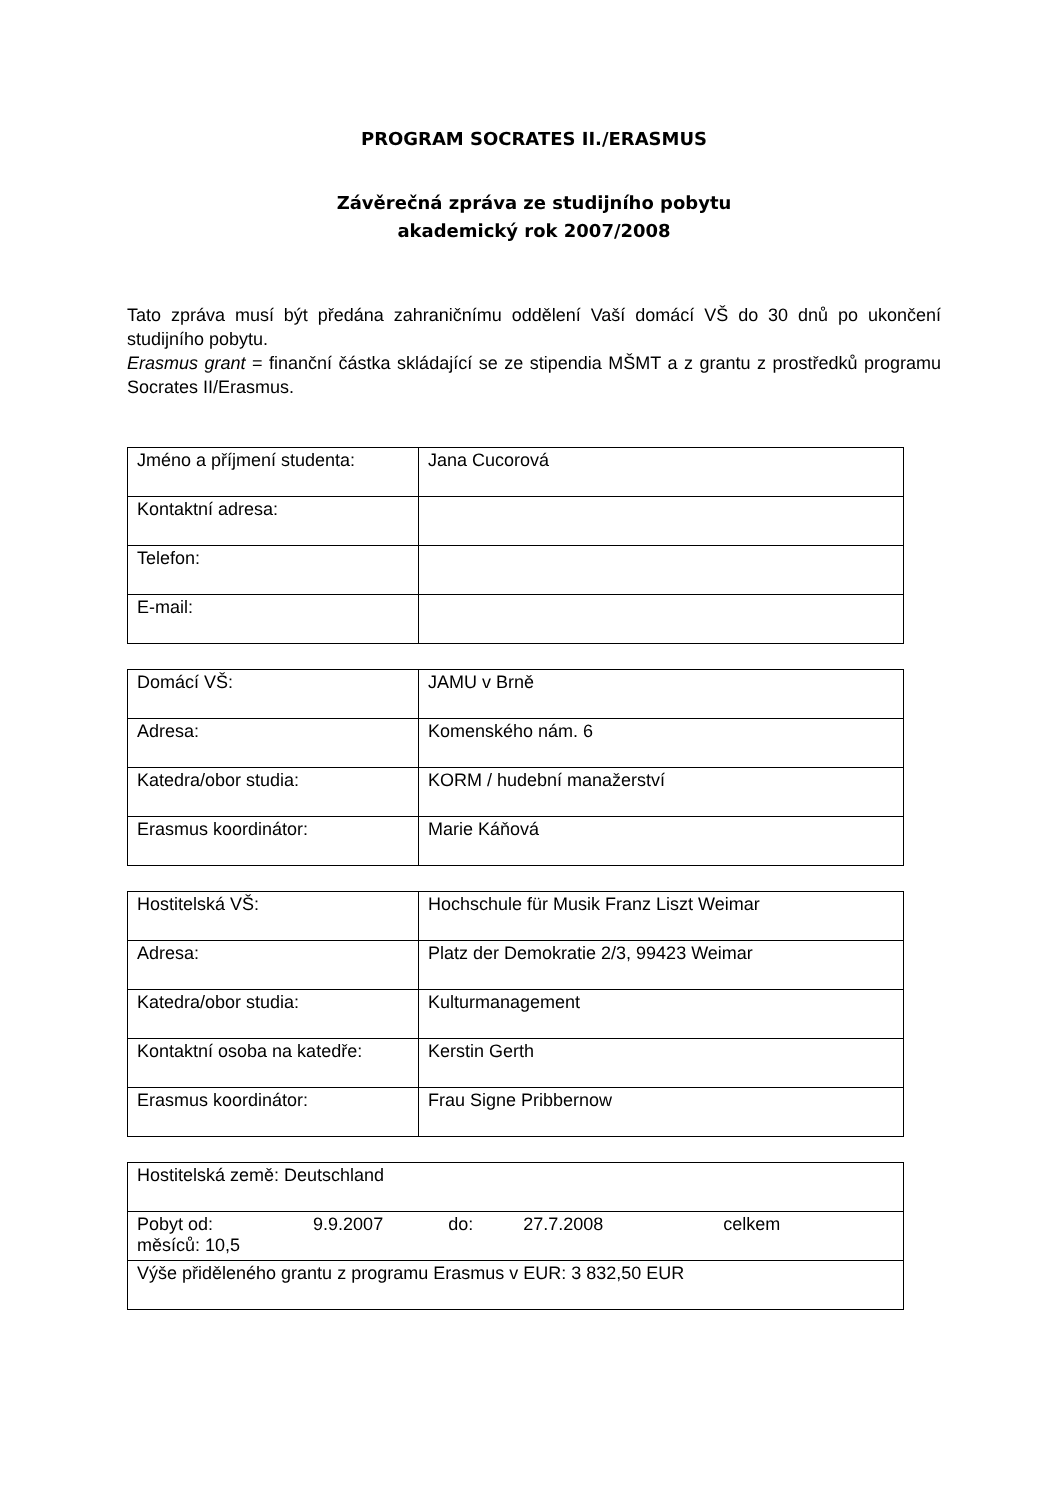PROGRAM SOCRATES II./ERASMUS
Závěrečná zpráva ze studijního pobytu
akademický rok 2007/2008
Tato zpráva musí být předána zahraničnímu oddělení Vaší domácí VŠ do 30 dnů po ukončení studijního pobytu.
Erasmus grant = finanční částka skládající se ze stipendia MŠMT a z grantu z prostředků programu Socrates II/Erasmus.
| Jméno a příjmení studenta: | Jana Cucorová |
| Kontaktní adresa: | |
| Telefon: | |
| E-mail: | |
| Domácí VŠ: | JAMU v Brně |
| Adresa: | Komenského nám. 6 |
| Katedra/obor studia: | KORM / hudební manažerství |
| Erasmus koordinátor: | Marie Káňová |
| Hostitelská VŠ: | Hochschule für Musik Franz Liszt Weimar |
| Adresa: | Platz der Demokratie 2/3, 99423 Weimar |
| Katedra/obor studia: | Kulturmanagement |
| Kontaktní osoba na katedře: | Kerstin Gerth |
| Erasmus koordinátor: | Frau Signe Pribbernow |
| Hostitelská země: Deutschland |
| Pobyt od: 9.9.2007 do: 27.7.2008 celkem měsíců: 10,5 |
| Výše přiděleného grantu z programu Erasmus v EUR: 3 832,50 EUR |